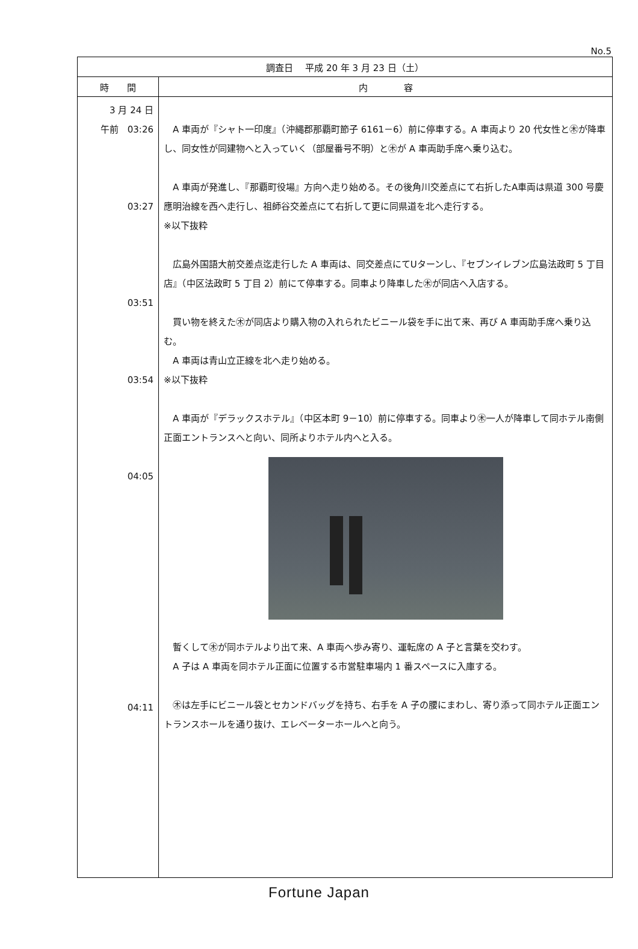No.5
| 調査日 平成 20 年 3 月 23 日（土） | |
| --- | --- |
| 時 間 | 内 容 |
| 3 月 24 日 午前 03:26 03:27 03:51 03:54 04:05 04:11 | A 車両が『シャト一印度』（沖縄郡那覇町節子 6161－6）前に停車する。A 車両より 20 代女性と㊍が降車し、同女性が同建物へと入っていく（部屋番号不明）と㊍が A 車両助手席へ乗り込む。 A 車両が発進し、『那覇町役場』方向へ走り始める。その後角川交差点にて右折したA車両は県道 300 号慶應明治線を西へ走行し、祖師谷交差点にて右折して更に同県道を北へ走行する。 ※以下抜粋 広島外国語大前交差点迄走行した A 車両は、同交差点にてUターンし、『セブンイレブン広島法政町 5 丁目店』（中区法政町 5 丁目 2）前にて停車する。同車より降車した㊍が同店へ入店する。 買い物を終えた㊍が同店より購入物の入れられたビニール袋を手に出て来、再び A 車両助手席へ乗り込む。 A 車両は青山立正線を北へ走り始める。 ※以下抜粋 A 車両が『デラックスホテル』（中区本町 9－10）前に停車する。同車より㊍一人が降車して同ホテル南側正面エントランスへと向い、同所よりホテル内へと入る。 暫くして㊍が同ホテルより出て来、A 車両へ歩み寄り、運転席の A 子と言葉を交わす。 A 子は A 車両を同ホテル正面に位置する市営駐車場内 1 番スペースに入庫する。 ㊍は左手にビニール袋とセカンドバッグを持ち、右手を A 子の腰にまわし、寄り添って同ホテル正面エントランスホールを通り抜け、エレベーターホールへと向う。 |
Fortune Japan